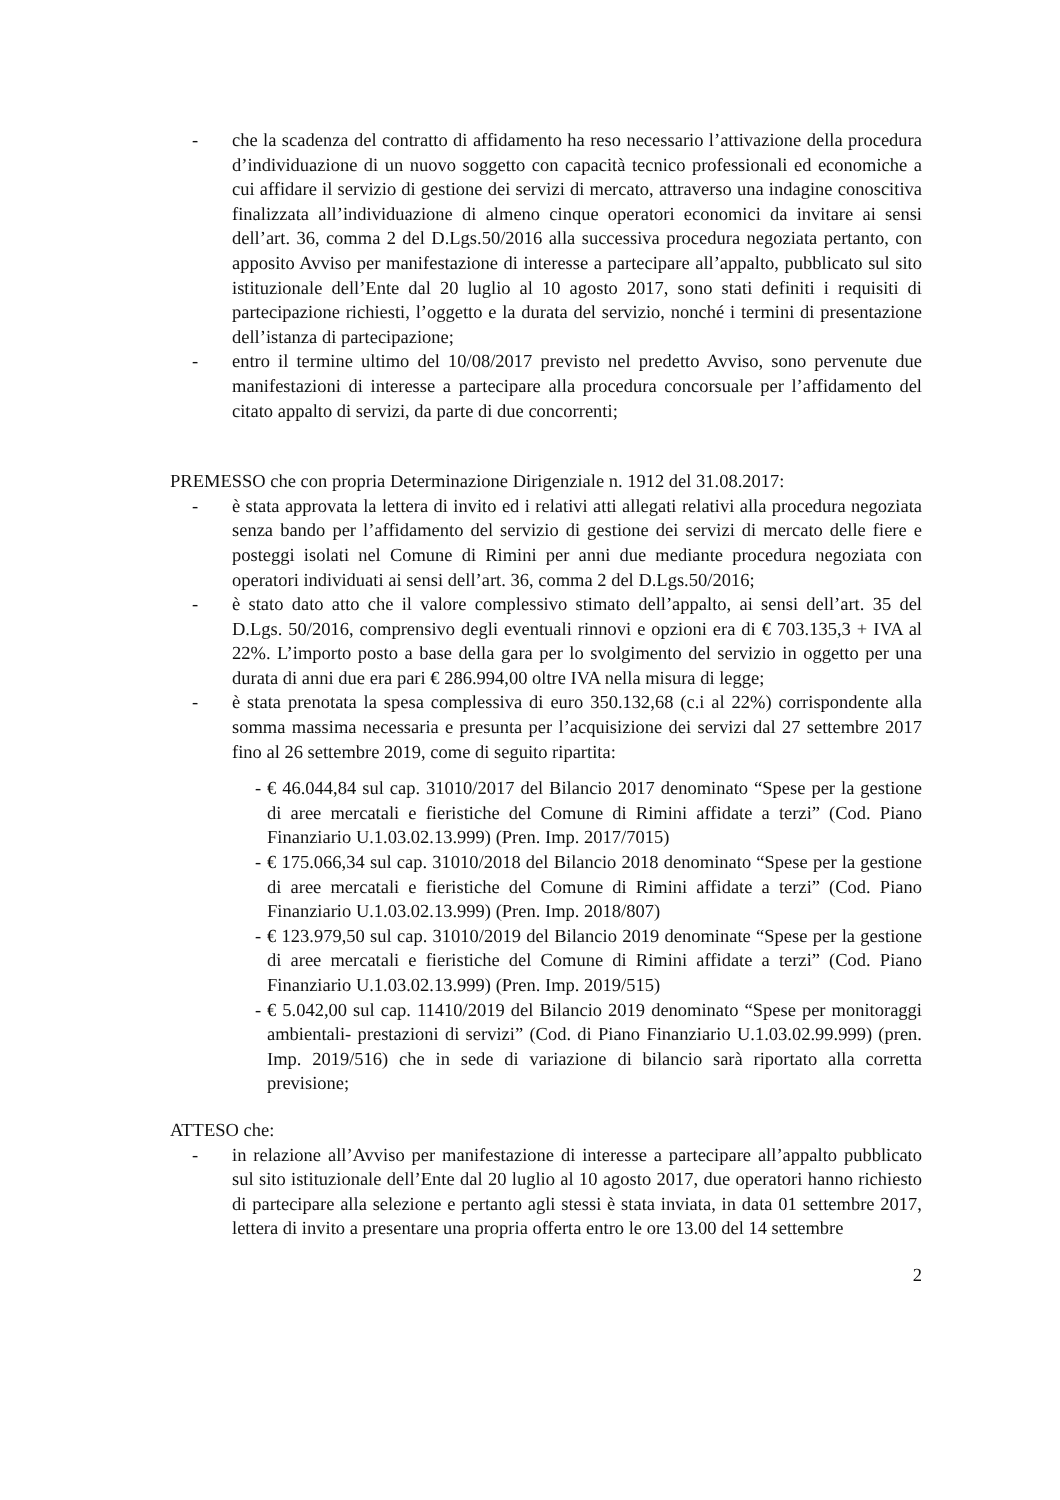- che la scadenza del contratto di affidamento ha reso necessario l’attivazione della procedura d’individuazione di un nuovo soggetto con capacità tecnico professionali ed economiche a cui affidare il servizio di gestione dei servizi di mercato, attraverso una indagine conoscitiva finalizzata all’individuazione di almeno cinque operatori economici da invitare ai sensi dell’art. 36, comma 2 del D.Lgs.50/2016 alla successiva procedura negoziata pertanto, con apposito Avviso per manifestazione di interesse a partecipare all’appalto, pubblicato sul sito istituzionale dell’Ente dal 20 luglio al 10 agosto 2017, sono stati definiti i requisiti di partecipazione richiesti, l’oggetto e la durata del servizio, nonché i termini di presentazione dell’istanza di partecipazione;
- entro il termine ultimo del 10/08/2017 previsto nel predetto Avviso, sono pervenute due manifestazioni di interesse a partecipare alla procedura concorsuale per l’affidamento del citato appalto di servizi, da parte di due concorrenti;
PREMESSO che con propria Determinazione Dirigenziale n. 1912 del 31.08.2017:
- è stata approvata la lettera di invito ed i relativi atti allegati relativi alla procedura negoziata senza bando per l’affidamento del servizio di gestione dei servizi di mercato delle fiere e posteggi isolati nel Comune di Rimini per anni due mediante procedura negoziata con operatori individuati ai sensi dell’art. 36, comma 2 del D.Lgs.50/2016;
- è stato dato atto che il valore complessivo stimato dell’appalto, ai sensi dell’art. 35 del D.Lgs. 50/2016, comprensivo degli eventuali rinnovi e opzioni era di € 703.135,3 + IVA al 22%. L’importo posto a base della gara per lo svolgimento del servizio in oggetto per una durata di anni due era pari € 286.994,00 oltre IVA nella misura di legge;
- è stata prenotata la spesa complessiva di euro 350.132,68 (c.i al 22%) corrispondente alla somma massima necessaria e presunta per l’acquisizione dei servizi dal 27 settembre 2017 fino al 26 settembre 2019, come di seguito ripartita:
- € 46.044,84 sul cap. 31010/2017 del Bilancio 2017 denominato “Spese per la gestione di aree mercatali e fieristiche del Comune di Rimini affidate a terzi” (Cod. Piano Finanziario U.1.03.02.13.999) (Pren. Imp. 2017/7015)
- € 175.066,34 sul cap. 31010/2018 del Bilancio 2018 denominato “Spese per la gestione di aree mercatali e fieristiche del Comune di Rimini affidate a terzi” (Cod. Piano Finanziario U.1.03.02.13.999) (Pren. Imp. 2018/807)
- € 123.979,50 sul cap. 31010/2019 del Bilancio 2019 denominate “Spese per la gestione di aree mercatali e fieristiche del Comune di Rimini affidate a terzi” (Cod. Piano Finanziario U.1.03.02.13.999) (Pren. Imp. 2019/515)
- € 5.042,00 sul cap. 11410/2019 del Bilancio 2019 denominato “Spese per monitoraggi ambientali- prestazioni di servizi” (Cod. di Piano Finanziario U.1.03.02.99.999) (pren. Imp. 2019/516) che in sede di variazione di bilancio sarà riportato alla corretta previsione;
ATTESO che:
- in relazione all’Avviso per manifestazione di interesse a partecipare all’appalto pubblicato sul sito istituzionale dell’Ente dal 20 luglio al 10 agosto 2017, due operatori hanno richiesto di partecipare alla selezione e pertanto agli stessi è stata inviata, in data 01 settembre 2017, lettera di invito a presentare una propria offerta entro le ore 13.00 del 14 settembre
2